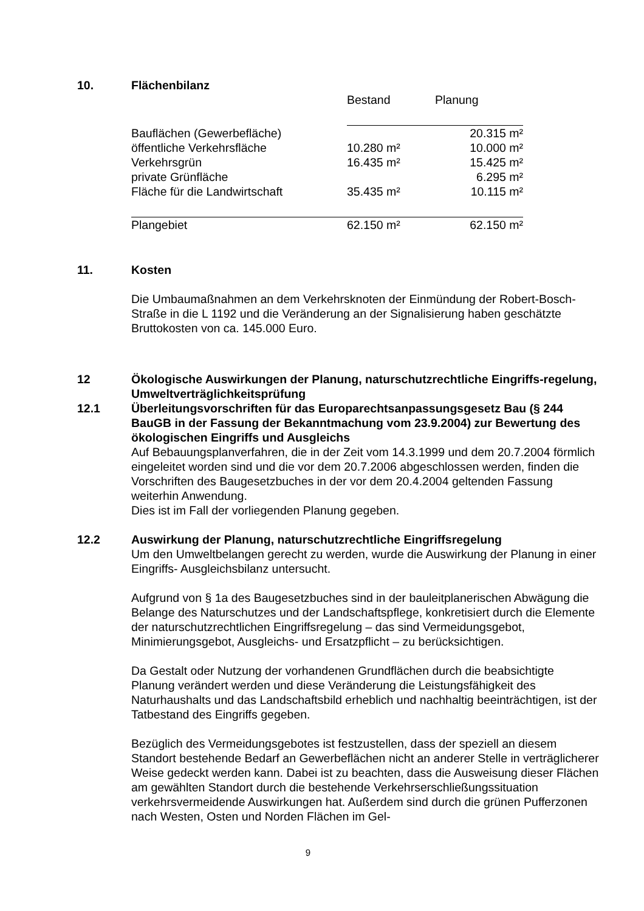10. Flächenbilanz
| | Bestand | Planung |
| Bauflächen (Gewerbefläche) | | 20.315 m² |
| öffentliche Verkehrsfläche | 10.280 m² | 10.000 m² |
| Verkehrsgrün | 16.435 m² | 15.425 m² |
| private Grünfläche | | 6.295 m² |
| Fläche für die Landwirtschaft | 35.435 m² | 10.115 m² |
| Plangebiet | 62.150 m² | 62.150 m² |
11. Kosten
Die Umbaumaßnahmen an dem Verkehrsknoten der Einmündung der Robert-Bosch- Straße in die L 1192 und die Veränderung an der Signalisierung haben geschätzte Bruttokosten von ca. 145.000 Euro.
12 Ökologische Auswirkungen der Planung, naturschutzrechtliche Eingriffs-regelung, Umweltverträglichkeitsprüfung
12.1 Überleitungsvorschriften für das Europarechtsanpassungsgesetz Bau (§ 244 BauGB in der Fassung der Bekanntmachung vom 23.9.2004) zur Bewertung des ökologischen Eingriffs und Ausgleichs
Auf Bebauungsplanverfahren, die in der Zeit vom 14.3.1999 und dem 20.7.2004 förmlich eingeleitet worden sind und die vor dem 20.7.2006 abgeschlossen werden, finden die Vorschriften des Baugesetzbuches in der vor dem 20.4.2004 geltenden Fassung weiterhin Anwendung.
Dies ist im Fall der vorliegenden Planung gegeben.
12.2 Auswirkung der Planung, naturschutzrechtliche Eingriffsregelung
Um den Umweltbelangen gerecht zu werden, wurde die Auswirkung der Planung in einer Eingriffs- Ausgleichsbilanz untersucht.
Aufgrund von § 1a des Baugesetzbuches sind in der bauleitplanerischen Abwägung die Belange des Naturschutzes und der Landschaftspflege, konkretisiert durch die Elemente der naturschutzrechtlichen Eingriffsregelung – das sind Vermeidungsgebot, Minimierungsgebot, Ausgleichs- und Ersatzpflicht – zu berücksichtigen.
Da Gestalt oder Nutzung der vorhandenen Grundflächen durch die beabsichtigte Planung verändert werden und diese Veränderung die Leistungsfähigkeit des Naturhaushalts und das Landschaftsbild erheblich und nachhaltig beeinträchtigen, ist der Tatbestand des Eingriffs gegeben.
Bezüglich des Vermeidungsgebotes ist festzustellen, dass der speziell an diesem Standort bestehende Bedarf an Gewerbeflächen nicht an anderer Stelle in verträglicherer Weise gedeckt werden kann. Dabei ist zu beachten, dass die Ausweisung dieser Flächen am gewählten Standort durch die bestehende Verkehrserschließungssituation verkehrsvermeidende Auswirkungen hat. Außerdem sind durch die grünen Pufferzonen nach Westen, Osten und Norden Flächen im Gel-
9